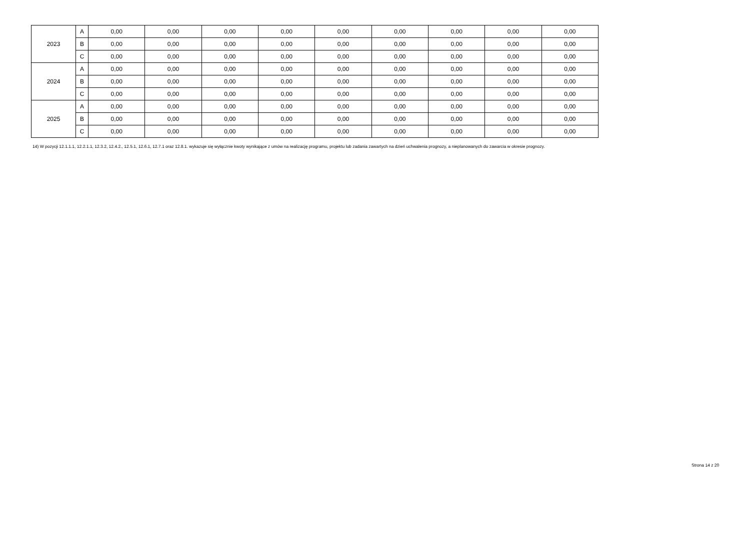| 2023 | A | 0,00 | 0,00 | 0,00 | 0,00 | 0,00 | 0,00 | 0,00 | 0,00 | 0,00 |
| | B | 0,00 | 0,00 | 0,00 | 0,00 | 0,00 | 0,00 | 0,00 | 0,00 | 0,00 |
| | C | 0,00 | 0,00 | 0,00 | 0,00 | 0,00 | 0,00 | 0,00 | 0,00 | 0,00 |
| 2024 | A | 0,00 | 0,00 | 0,00 | 0,00 | 0,00 | 0,00 | 0,00 | 0,00 | 0,00 |
| | B | 0,00 | 0,00 | 0,00 | 0,00 | 0,00 | 0,00 | 0,00 | 0,00 | 0,00 |
| | C | 0,00 | 0,00 | 0,00 | 0,00 | 0,00 | 0,00 | 0,00 | 0,00 | 0,00 |
| 2025 | A | 0,00 | 0,00 | 0,00 | 0,00 | 0,00 | 0,00 | 0,00 | 0,00 | 0,00 |
| | B | 0,00 | 0,00 | 0,00 | 0,00 | 0,00 | 0,00 | 0,00 | 0,00 | 0,00 |
| | C | 0,00 | 0,00 | 0,00 | 0,00 | 0,00 | 0,00 | 0,00 | 0,00 | 0,00 |
14) W pozycji 12.1.1.1, 12.2.1.1, 12.3.2, 12.4.2., 12.5.1, 12.6.1, 12.7.1 oraz 12.8.1. wykazuje się wyłącznie kwoty wynikające z umów na realizację programu, projektu lub zadania zawartych na dzień uchwalenia prognozy, a nieplanowanych do zawarcia w okresie prognozy.
Strona 14 z 20